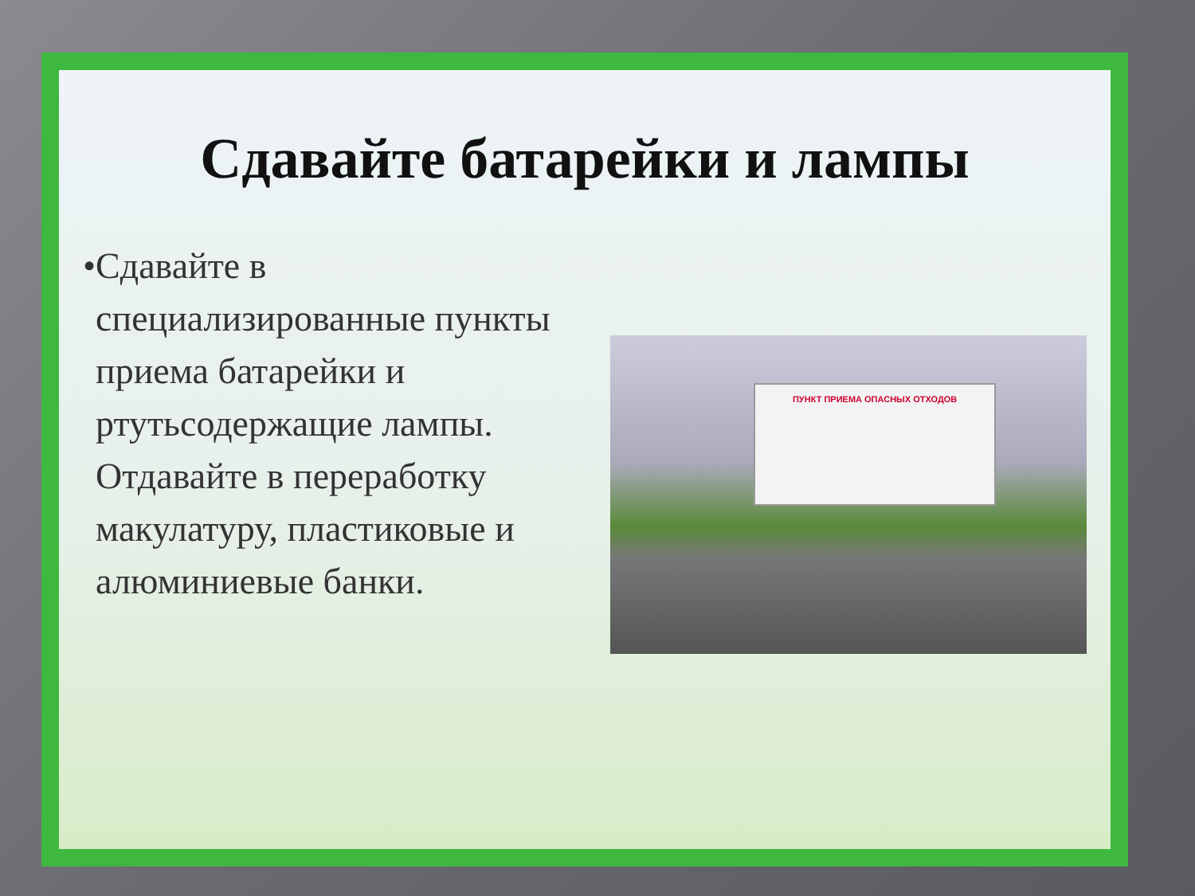Сдавайте батарейки и лампы
• Сдавайте в специализированные пункты приема батарейки и ртутьсодержащие лампы. Отдавайте в переработку макулатуру, пластиковые и алюминиевые банки.
ПУНКТ ПРИЕМА ОПАСНЫХ ОТХОДОВ